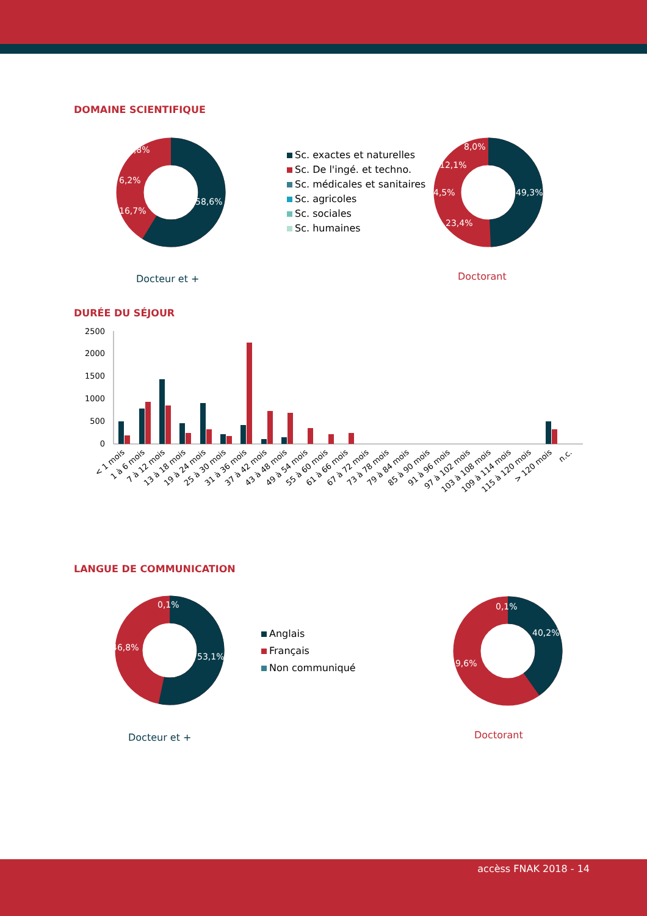DOMAINE SCIENTIFIQUE
58,6%
16,7%
8,8%
6,2%
Docteur et +
Sc. exactes et naturelles
Sc. De l'ingé. et techno.
Sc. médicales et sanitaires
Sc. agricoles
Sc. sociales
Sc. humaines
49,3%
23,4%
12,1%
4,5%
8,0%
Doctorant
DURÉE DU SÉJOUR
2500
2000
1500
1000
500
0
< 1 mois
1 à 6 mois
7 à 12 mois
13 à 18 mois
19 à 24 mois
25 à 30 mois
31 à 36 mois
37 à 42 mois
43 à 48 mois
49 à 54 mois
55 à 60 mois
61 à 66 mois
67 à 72 mois
73 à 78 mois
79 à 84 mois
85 à 90 mois
91 à 96 mois
97 à 102 mois
103 à 108 mois
109 à 114 mois
115 à 120 mois
> 120 mois
n.c.
LANGUE DE COMMUNICATION
53,1%
46,8%
0,1%
Docteur et +
Anglais
Français
Non communiqué
40,2%
59,6%
0,1%
Doctorant
accèss FNAK 2018 - 14